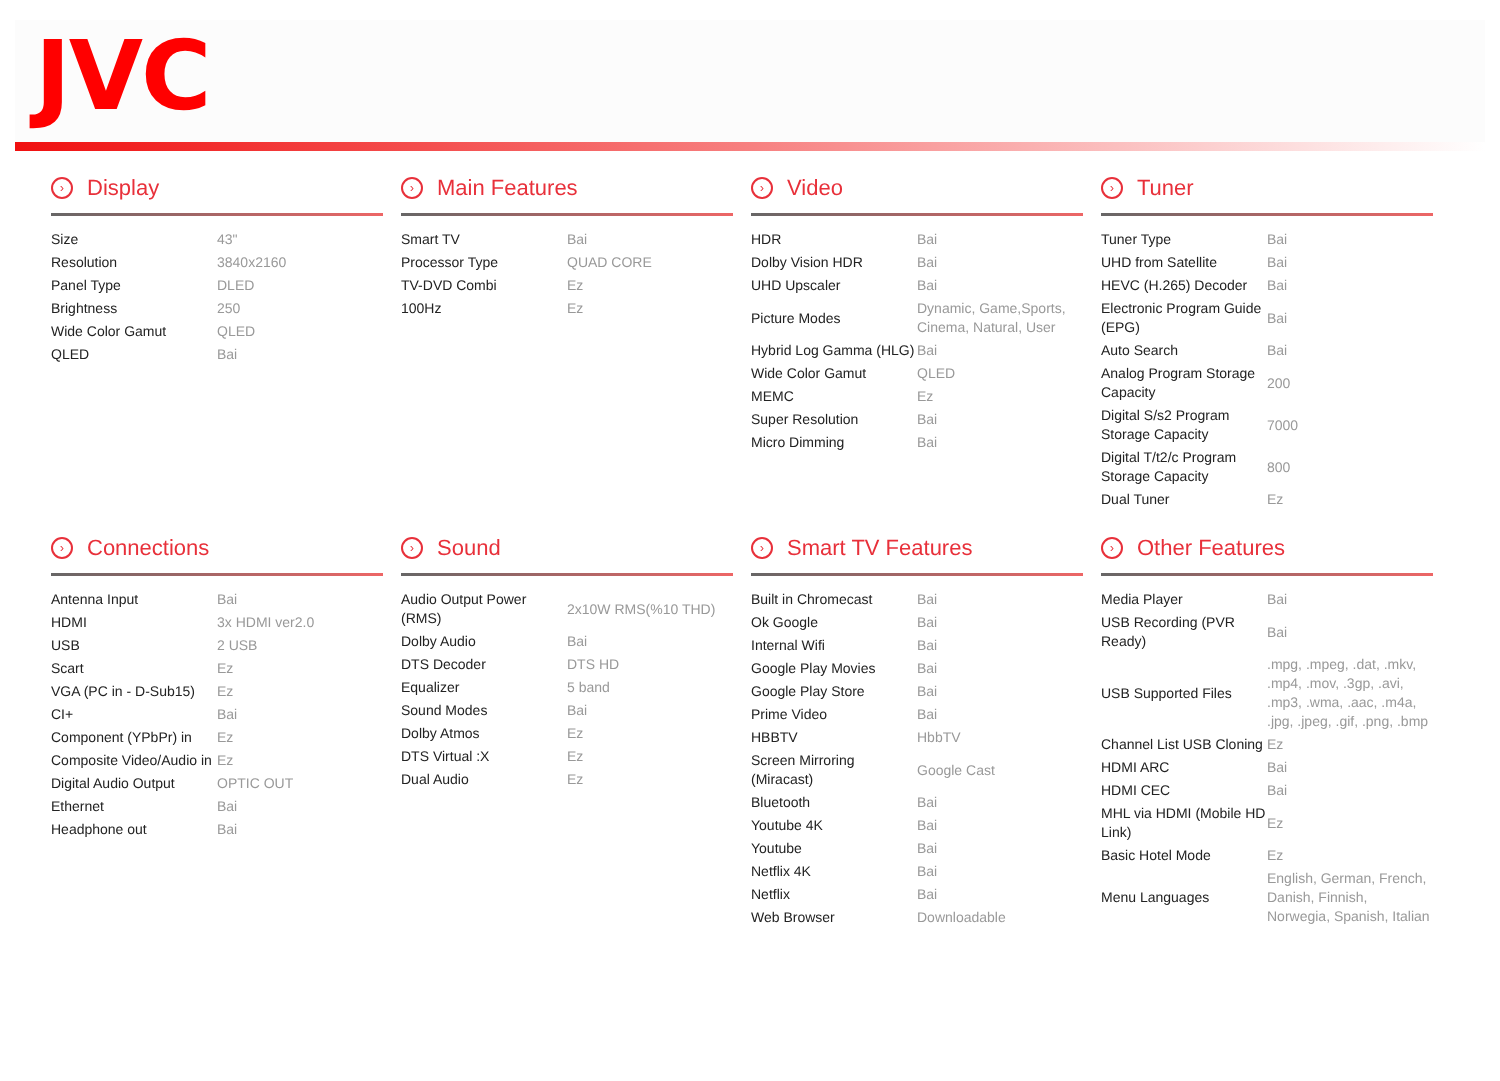JVC
› Display
| Size | 43" |
| Resolution | 3840x2160 |
| Panel Type | DLED |
| Brightness | 250 |
| Wide Color Gamut | QLED |
| QLED | Bai |
› Main Features
| Smart TV | Bai |
| Processor Type | QUAD CORE |
| TV-DVD Combi | Ez |
| 100Hz | Ez |
› Video
| HDR | Bai |
| Dolby Vision HDR | Bai |
| UHD Upscaler | Bai |
| Picture Modes | Dynamic, Game,Sports, Cinema, Natural, User |
| Hybrid Log Gamma (HLG) | Bai |
| Wide Color Gamut | QLED |
| MEMC | Ez |
| Super Resolution | Bai |
| Micro Dimming | Bai |
› Tuner
| Tuner Type | Bai |
| UHD from Satellite | Bai |
| HEVC (H.265) Decoder | Bai |
| Electronic Program Guide (EPG) | Bai |
| Auto Search | Bai |
| Analog Program Storage Capacity | 200 |
| Digital S/s2 Program Storage Capacity | 7000 |
| Digital T/t2/c Program Storage Capacity | 800 |
| Dual Tuner | Ez |
› Connections
| Antenna Input | Bai |
| HDMI | 3x HDMI ver2.0 |
| USB | 2 USB |
| Scart | Ez |
| VGA (PC in - D-Sub15) | Ez |
| CI+ | Bai |
| Component (YPbPr) in | Ez |
| Composite Video/Audio in | Ez |
| Digital Audio Output | OPTIC OUT |
| Ethernet | Bai |
| Headphone out | Bai |
› Sound
| Audio Output Power (RMS) | 2x10W RMS(%10 THD) |
| Dolby Audio | Bai |
| DTS Decoder | DTS HD |
| Equalizer | 5 band |
| Sound Modes | Bai |
| Dolby Atmos | Ez |
| DTS Virtual :X | Ez |
| Dual Audio | Ez |
› Smart TV Features
| Built in Chromecast | Bai |
| Ok Google | Bai |
| Internal Wifi | Bai |
| Google Play Movies | Bai |
| Google Play Store | Bai |
| Prime Video | Bai |
| HBBTV | HbbTV |
| Screen Mirroring (Miracast) | Google Cast |
| Bluetooth | Bai |
| Youtube 4K | Bai |
| Youtube | Bai |
| Netflix 4K | Bai |
| Netflix | Bai |
| Web Browser | Downloadable |
› Other Features
| Media Player | Bai |
| USB Recording (PVR Ready) | Bai |
| USB Supported Files | .mpg, .mpeg, .dat, .mkv, .mp4, .mov, .3gp, .avi, .mp3, .wma, .aac, .m4a, .jpg, .jpeg, .gif, .png, .bmp |
| Channel List USB Cloning | Ez |
| HDMI ARC | Bai |
| HDMI CEC | Bai |
| MHL via HDMI (Mobile HD Link) | Ez |
| Basic Hotel Mode | Ez |
| Menu Languages | English, German, French, Danish, Finnish, Norwegia, Spanish, Italian |